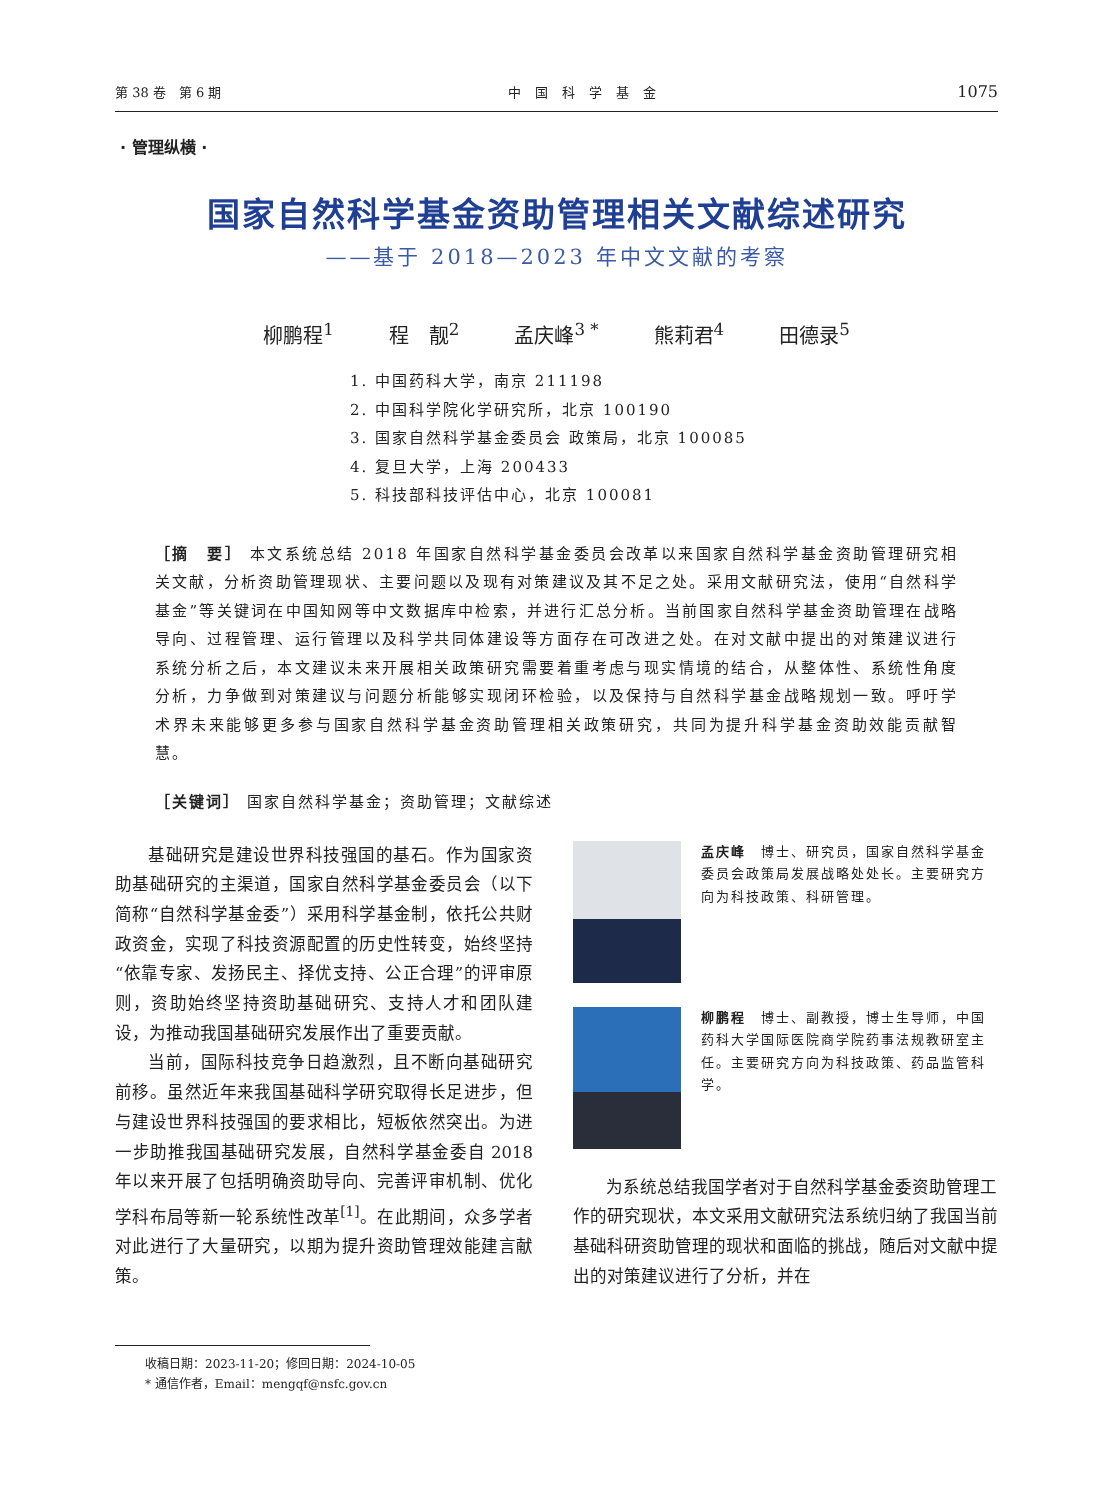第 38 卷　第 6 期 中国科学基金 1075
· 管理纵横 ·
国家自然科学基金资助管理相关文献综述研究
——基于 2018—2023 年中文文献的考察
柳鹏程<sup>1</sup> 程　靓<sup>2</sup> 孟庆峰<sup>3 *</sup> 熊莉君<sup>4</sup> 田德录<sup>5</sup>
1. 中国药科大学，南京 211198
2. 中国科学院化学研究所，北京 100190
3. 国家自然科学基金委员会 政策局，北京 100085
4. 复旦大学，上海 200433
5. 科技部科技评估中心，北京 100081
［摘　要］ 本文系统总结 2018 年国家自然科学基金委员会改革以来国家自然科学基金资助管理研究相关文献，分析资助管理现状、主要问题以及现有对策建议及其不足之处。采用文献研究法，使用“自然科学基金”等关键词在中国知网等中文数据库中检索，并进行汇总分析。当前国家自然科学基金资助管理在战略导向、过程管理、运行管理以及科学共同体建设等方面存在可改进之处。在对文献中提出的对策建议进行系统分析之后，本文建议未来开展相关政策研究需要着重考虑与现实情境的结合，从整体性、系统性角度分析，力争做到对策建议与问题分析能够实现闭环检验，以及保持与自然科学基金战略规划一致。呼吁学术界未来能够更多参与国家自然科学基金资助管理相关政策研究，共同为提升科学基金资助效能贡献智慧。
［关键词］ 国家自然科学基金；资助管理；文献综述
基础研究是建设世界科技强国的基石。作为国家资助基础研究的主渠道，国家自然科学基金委员会（以下简称“自然科学基金委”）采用科学基金制，依托公共财政资金，实现了科技资源配置的历史性转变，始终坚持“依靠专家、发扬民主、择优支持、公正合理”的评审原则，资助始终坚持资助基础研究、支持人才和团队建设，为推动我国基础研究发展作出了重要贡献。
当前，国际科技竞争日趋激烈，且不断向基础研究前移。虽然近年来我国基础科学研究取得长足进步，但与建设世界科技强国的要求相比，短板依然突出。为进一步助推我国基础研究发展，自然科学基金委自 2018 年以来开展了包括明确资助导向、完善评审机制、优化学科布局等新一轮系统性改革<sup>[1]</sup>。在此期间，众多学者对此进行了大量研究，以期为提升资助管理效能建言献策。
孟庆峰　博士、研究员，国家自然科学基金委员会政策局发展战略处处长。主要研究方向为科技政策、科研管理。
柳鹏程　博士、副教授，博士生导师，中国药科大学国际医院商学院药事法规教研室主任。主要研究方向为科技政策、药品监管科学。
为系统总结我国学者对于自然科学基金委资助管理工作的研究现状，本文采用文献研究法系统归纳了我国当前基础科研资助管理的现状和面临的挑战，随后对文献中提出的对策建议进行了分析，并在
收稿日期：2023-11-20；修回日期：2024-10-05
* 通信作者，Email：mengqf@nsfc.gov.cn